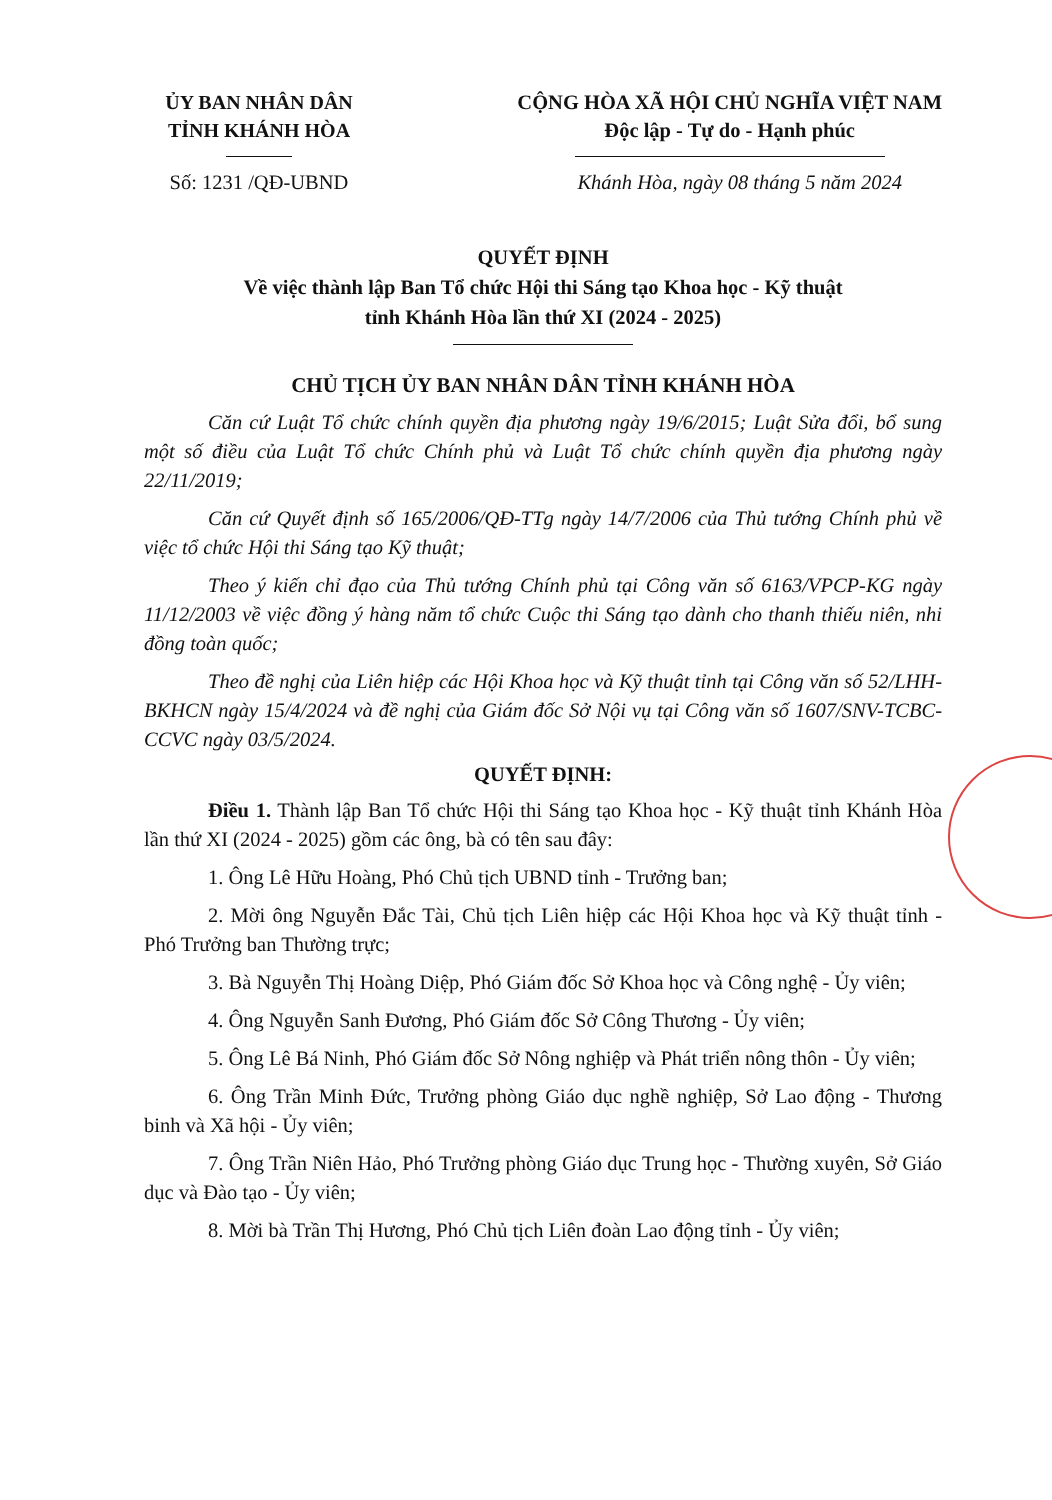ỦY BAN NHÂN DÂN
TỈNH KHÁNH HÒA
CỘNG HÒA XÃ HỘI CHỦ NGHĨA VIỆT NAM
Độc lập - Tự do - Hạnh phúc
Số: 1231 /QĐ-UBND Khánh Hòa, ngày 08 tháng 5 năm 2024
QUYẾT ĐỊNH
Về việc thành lập Ban Tổ chức Hội thi Sáng tạo Khoa học - Kỹ thuật
tỉnh Khánh Hòa lần thứ XI (2024 - 2025)
CHỦ TỊCH ỦY BAN NHÂN DÂN TỈNH KHÁNH HÒA
Căn cứ Luật Tổ chức chính quyền địa phương ngày 19/6/2015; Luật Sửa đổi, bổ sung một số điều của Luật Tổ chức Chính phủ và Luật Tổ chức chính quyền địa phương ngày 22/11/2019;
Căn cứ Quyết định số 165/2006/QĐ-TTg ngày 14/7/2006 của Thủ tướng Chính phủ về việc tổ chức Hội thi Sáng tạo Kỹ thuật;
Theo ý kiến chỉ đạo của Thủ tướng Chính phủ tại Công văn số 6163/VPCP-KG ngày 11/12/2003 về việc đồng ý hàng năm tổ chức Cuộc thi Sáng tạo dành cho thanh thiếu niên, nhi đồng toàn quốc;
Theo đề nghị của Liên hiệp các Hội Khoa học và Kỹ thuật tỉnh tại Công văn số 52/LHH-BKHCN ngày 15/4/2024 và đề nghị của Giám đốc Sở Nội vụ tại Công văn số 1607/SNV-TCBC-CCVC ngày 03/5/2024.
QUYẾT ĐỊNH:
Điều 1. Thành lập Ban Tổ chức Hội thi Sáng tạo Khoa học - Kỹ thuật tỉnh Khánh Hòa lần thứ XI (2024 - 2025) gồm các ông, bà có tên sau đây:
1. Ông Lê Hữu Hoàng, Phó Chủ tịch UBND tỉnh - Trưởng ban;
2. Mời ông Nguyễn Đắc Tài, Chủ tịch Liên hiệp các Hội Khoa học và Kỹ thuật tỉnh - Phó Trưởng ban Thường trực;
3. Bà Nguyễn Thị Hoàng Diệp, Phó Giám đốc Sở Khoa học và Công nghệ - Ủy viên;
4. Ông Nguyễn Sanh Đương, Phó Giám đốc Sở Công Thương - Ủy viên;
5. Ông Lê Bá Ninh, Phó Giám đốc Sở Nông nghiệp và Phát triển nông thôn - Ủy viên;
6. Ông Trần Minh Đức, Trưởng phòng Giáo dục nghề nghiệp, Sở Lao động - Thương binh và Xã hội - Ủy viên;
7. Ông Trần Niên Hảo, Phó Trưởng phòng Giáo dục Trung học - Thường xuyên, Sở Giáo dục và Đào tạo - Ủy viên;
8. Mời bà Trần Thị Hương, Phó Chủ tịch Liên đoàn Lao động tỉnh - Ủy viên;